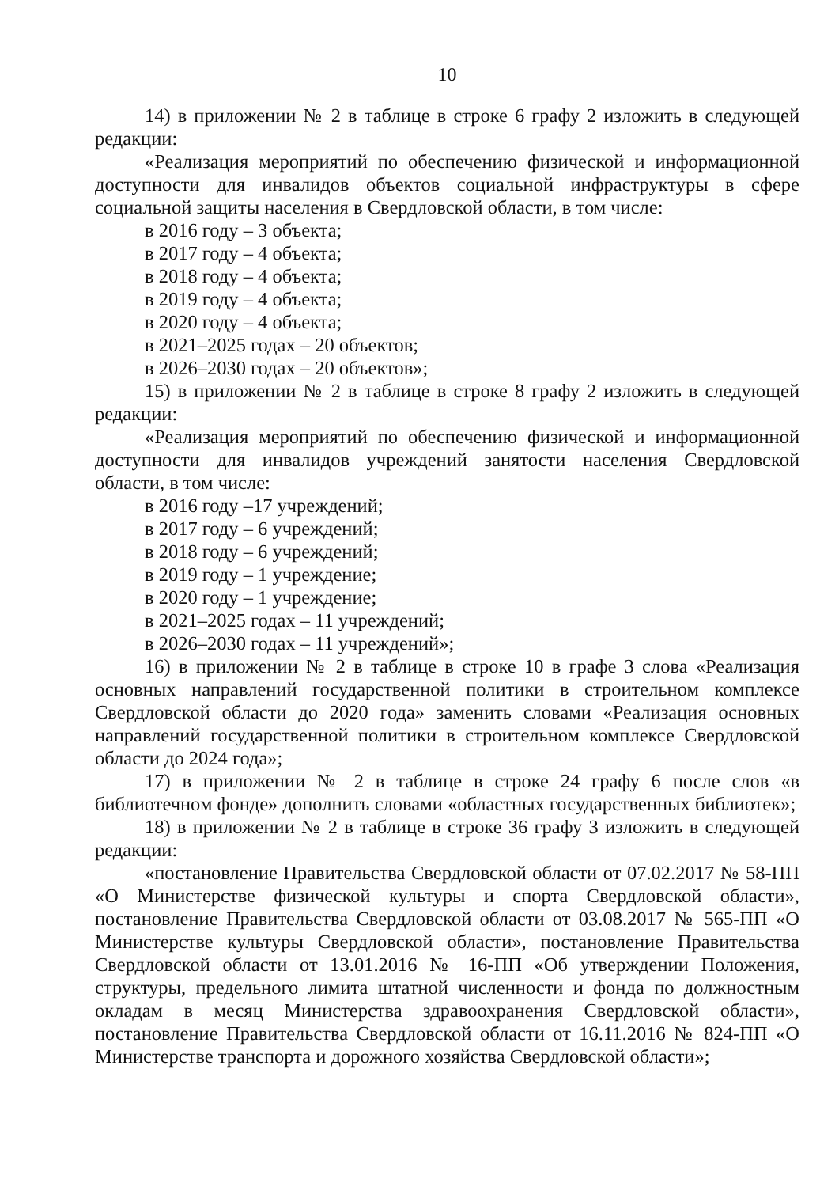10
14) в приложении № 2 в таблице в строке 6 графу 2 изложить в следующей редакции:
«Реализация мероприятий по обеспечению физической и информационной доступности для инвалидов объектов социальной инфраструктуры в сфере социальной защиты населения в Свердловской области, в том числе:
в 2016 году – 3 объекта;
в 2017 году – 4 объекта;
в 2018 году – 4 объекта;
в 2019 году – 4 объекта;
в 2020 году – 4 объекта;
в 2021–2025 годах – 20 объектов;
в 2026–2030 годах – 20 объектов»;
15) в приложении № 2 в таблице в строке 8 графу 2 изложить в следующей редакции:
«Реализация мероприятий по обеспечению физической и информационной доступности для инвалидов учреждений занятости населения Свердловской области, в том числе:
в 2016 году –17 учреждений;
в 2017 году – 6 учреждений;
в 2018 году – 6 учреждений;
в 2019 году – 1 учреждение;
в 2020 году – 1 учреждение;
в 2021–2025 годах – 11 учреждений;
в 2026–2030 годах – 11 учреждений»;
16) в приложении № 2 в таблице в строке 10 в графе 3 слова «Реализация основных направлений государственной политики в строительном комплексе Свердловской области до 2020 года» заменить словами «Реализация основных направлений государственной политики в строительном комплексе Свердловской области до 2024 года»;
17) в приложении № 2 в таблице в строке 24 графу 6 после слов «в библиотечном фонде» дополнить словами «областных государственных библиотек»;
18) в приложении № 2 в таблице в строке 36 графу 3 изложить в следующей редакции:
«постановление Правительства Свердловской области от 07.02.2017 № 58-ПП «О Министерстве физической культуры и спорта Свердловской области», постановление Правительства Свердловской области от 03.08.2017 № 565-ПП «О Министерстве культуры Свердловской области», постановление Правительства Свердловской области от 13.01.2016 № 16-ПП «Об утверждении Положения, структуры, предельного лимита штатной численности и фонда по должностным окладам в месяц Министерства здравоохранения Свердловской области», постановление Правительства Свердловской области от 16.11.2016 № 824-ПП «О Министерстве транспорта и дорожного хозяйства Свердловской области»;